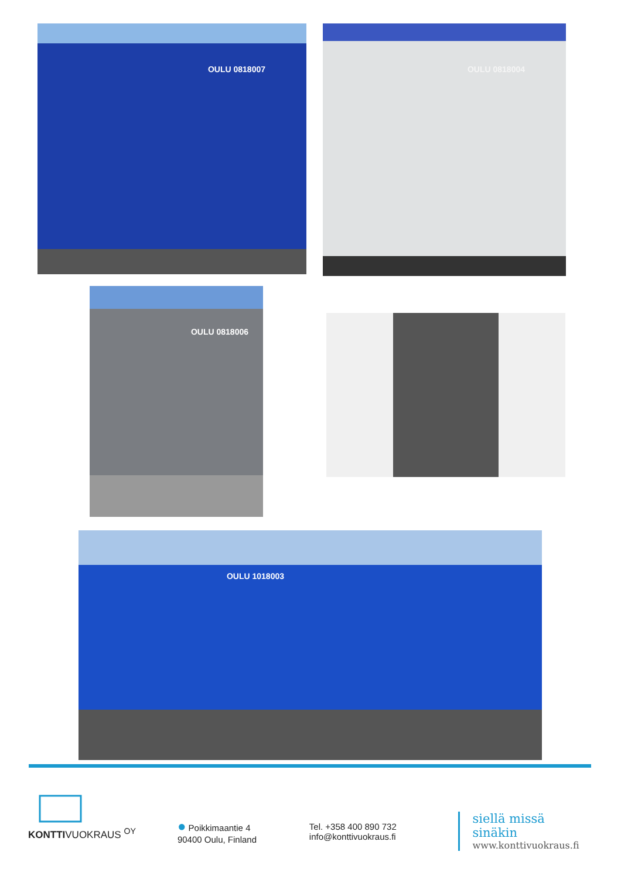OULU 0818007 OULU 0818004
OULU 0818006
OULU 1018003
KONTTIVUOKRAUS <sup>OY</sup>
● Poikkimaantie 4
90400 Oulu, Finland
Tel. +358 400 890 732
info@konttivuokraus.fi
siellä missä sinäkin
www.konttivuokraus.fi